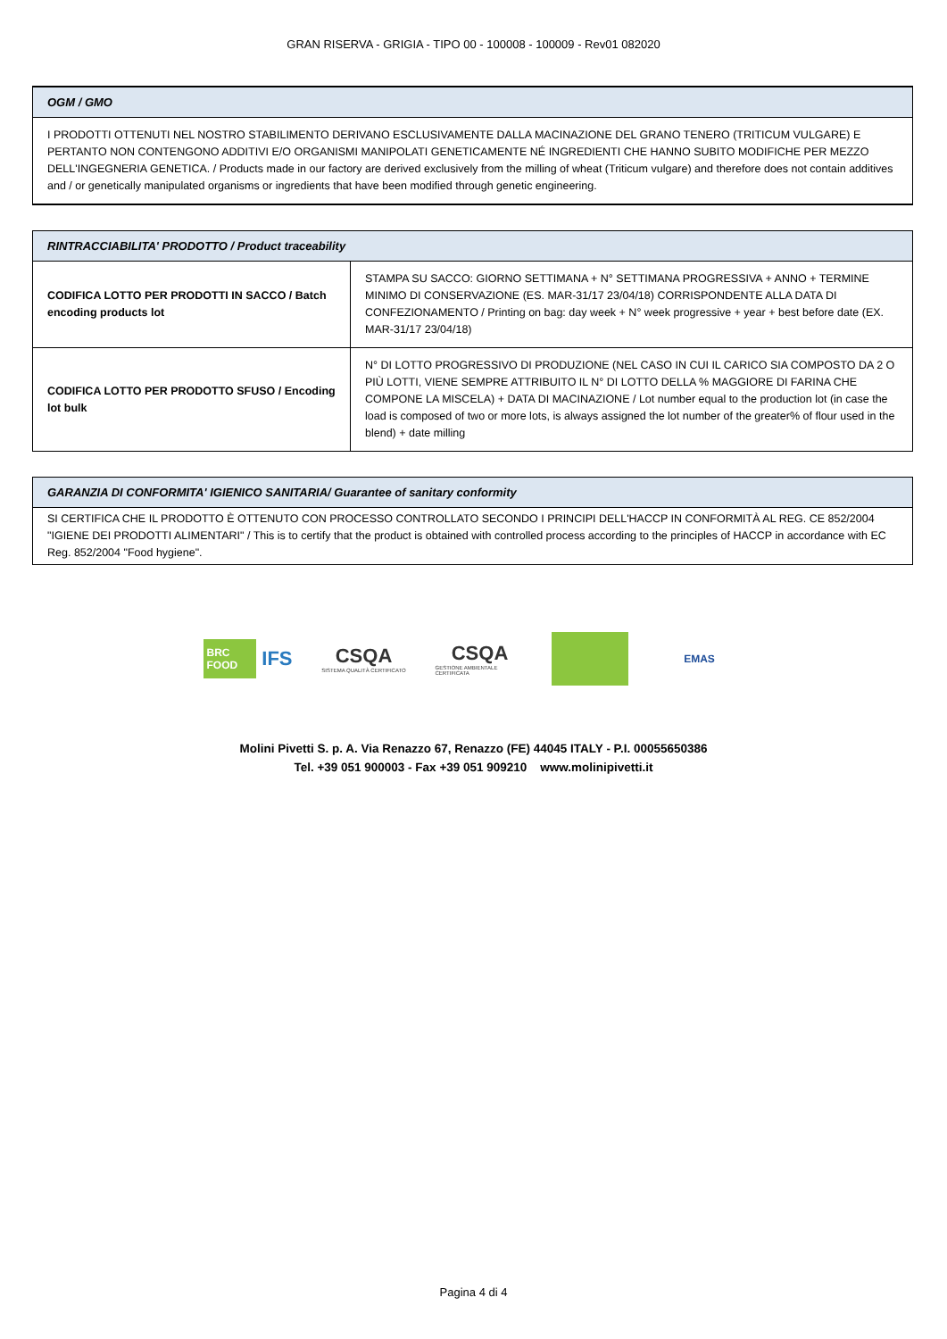GRAN RISERVA - GRIGIA - TIPO 00 - 100008 - 100009 - Rev01 082020
OGM / GMO
I PRODOTTI OTTENUTI NEL NOSTRO STABILIMENTO DERIVANO ESCLUSIVAMENTE DALLA MACINAZIONE DEL GRANO TENERO (TRITICUM VULGARE) E PERTANTO NON CONTENGONO ADDITIVI E/O ORGANISMI MANIPOLATI GENETICAMENTE NÉ INGREDIENTI CHE HANNO SUBITO MODIFICHE PER MEZZO DELL'INGEGNERIA GENETICA. / Products made in our factory are derived exclusively from the milling of wheat (Triticum vulgare) and therefore does not contain additives and / or genetically manipulated organisms or ingredients that have been modified through genetic engineering.
RINTRACCIABILITA' PRODOTTO / Product traceability
| CODIFICA LOTTO PER PRODOTTI IN SACCO / Batch encoding products lot | STAMPA SU SACCO: GIORNO SETTIMANA + N° SETTIMANA PROGRESSIVA + ANNO + TERMINE MINIMO DI CONSERVAZIONE (ES. MAR-31/17 23/04/18) CORRISPONDENTE ALLA DATA DI CONFEZIONAMENTO / Printing on bag: day week + N° week progressive + year + best before date (EX. MAR-31/17 23/04/18) |
| CODIFICA LOTTO PER PRODOTTO SFUSO / Encoding lot bulk | N° DI LOTTO PROGRESSIVO DI PRODUZIONE (NEL CASO IN CUI IL CARICO SIA COMPOSTO DA 2 O PIÙ LOTTI, VIENE SEMPRE ATTRIBUITO IL N° DI LOTTO DELLA % MAGGIORE DI FARINA CHE COMPONE LA MISCELA) + DATA DI MACINAZIONE / Lot number equal to the production lot (in case the load is composed of two or more lots, is always assigned the lot number of the greater% of flour used in the blend) + date milling |
GARANZIA DI CONFORMITA' IGIENICO SANITARIA/ Guarantee of sanitary conformity
SI CERTIFICA CHE IL PRODOTTO È OTTENUTO CON PROCESSO CONTROLLATO SECONDO I PRINCIPI DELL'HACCP IN CONFORMITÀ AL REG. CE 852/2004 "IGIENE DEI PRODOTTI ALIMENTARI" / This is to certify that the product is obtained with controlled process according to the principles of HACCP in accordance with EC Reg. 852/2004 "Food hygiene".
BRC FOOD IFS
CSQA
SISTEMA QUALITÀ CERTIFICATO
CSQA
GESTIONE AMBIENTALE CERTIFICATA
EMAS
Molini Pivetti S. p. A. Via Renazzo 67, Renazzo (FE) 44045 ITALY - P.I. 00055650386
Tel. +39 051 900003 - Fax +39 051 909210 www.molinipivetti.it
Pagina 4 di 4